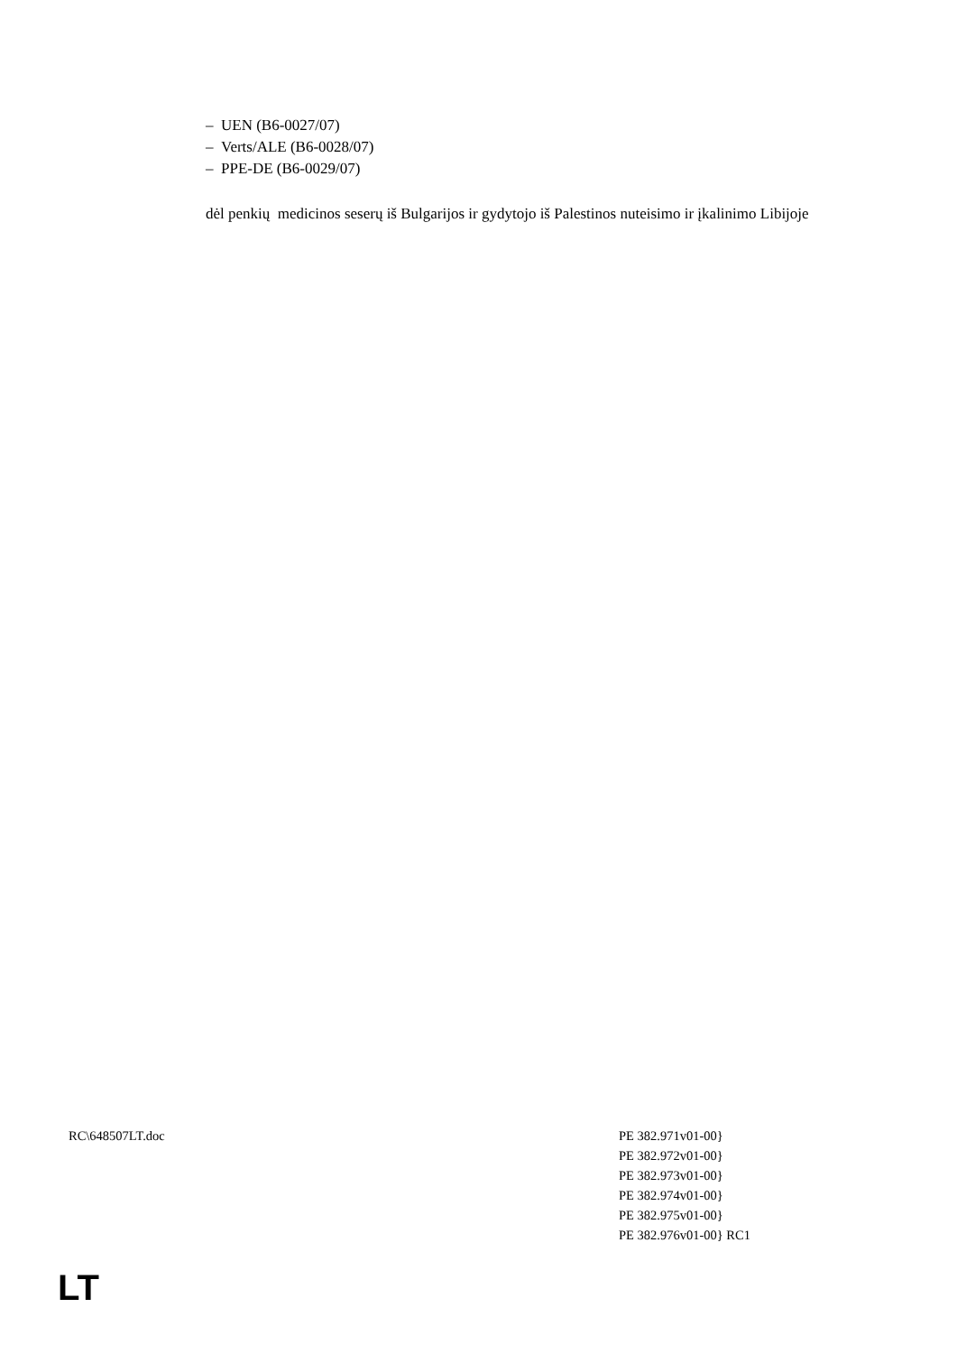– UEN (B6-0027/07)
– Verts/ALE (B6-0028/07)
– PPE-DE (B6-0029/07)
dėl penkių medicinos seserų iš Bulgarijos ir gydytojo iš Palestinos nuteisimo ir įkalinimo Libijoje
RC\648507LT.doc PE 382.971v01-00}
PE 382.972v01-00}
PE 382.973v01-00}
PE 382.974v01-00}
PE 382.975v01-00}
PE 382.976v01-00} RC1
LT